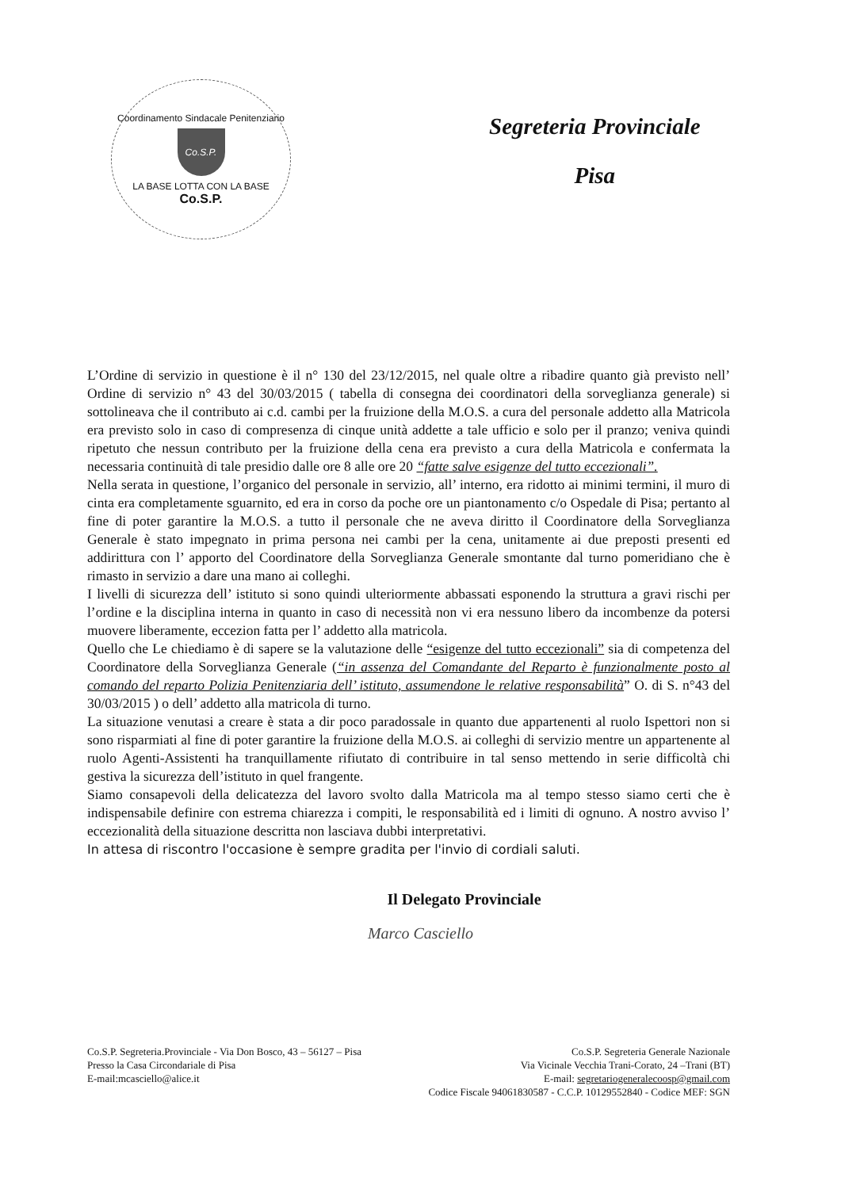Coordinamento Sindacale Penitenziario
Co.S.P.
LA BASE LOTTA CON LA BASE
Co.S.P.
Segreteria Provinciale
Pisa
L’Ordine di servizio in questione è il n° 130 del 23/12/2015, nel quale oltre a ribadire quanto già previsto nell’ Ordine di servizio n° 43 del 30/03/2015 ( tabella di consegna dei coordinatori della sorveglianza generale) si sottolineava che il contributo ai c.d. cambi per la fruizione della M.O.S. a cura del personale addetto alla Matricola era previsto solo in caso di compresenza di cinque unità addette a tale ufficio e solo per il pranzo; veniva quindi ripetuto che nessun contributo per la fruizione della cena era previsto a cura della Matricola e confermata la necessaria continuità di tale presidio dalle ore 8 alle ore 20 “fatte salve esigenze del tutto eccezionali”.
Nella serata in questione, l’organico del personale in servizio, all’ interno, era ridotto ai minimi termini, il muro di cinta era completamente sguarnito, ed era in corso da poche ore un piantonamento c/o Ospedale di Pisa; pertanto al fine di poter garantire la M.O.S. a tutto il personale che ne aveva diritto il Coordinatore della Sorveglianza Generale è stato impegnato in prima persona nei cambi per la cena, unitamente ai due preposti presenti ed addirittura con l’ apporto del Coordinatore della Sorveglianza Generale smontante dal turno pomeridiano che è rimasto in servizio a dare una mano ai colleghi.
I livelli di sicurezza dell’ istituto si sono quindi ulteriormente abbassati esponendo la struttura a gravi rischi per l’ordine e la disciplina interna in quanto in caso di necessità non vi era nessuno libero da incombenze da potersi muovere liberamente, eccezion fatta per l’ addetto alla matricola.
Quello che Le chiediamo è di sapere se la valutazione delle “esigenze del tutto eccezionali” sia di competenza del Coordinatore della Sorveglianza Generale (“in assenza del Comandante del Reparto è funzionalmente posto al comando del reparto Polizia Penitenziaria dell’ istituto, assumendone le relative responsabilità” O. di S. n°43 del 30/03/2015 ) o dell’ addetto alla matricola di turno.
La situazione venutasi a creare è stata a dir poco paradossale in quanto due appartenenti al ruolo Ispettori non si sono risparmiati al fine di poter garantire la fruizione della M.O.S. ai colleghi di servizio mentre un appartenente al ruolo Agenti-Assistenti ha tranquillamente rifiutato di contribuire in tal senso mettendo in serie difficoltà chi gestiva la sicurezza dell’istituto in quel frangente.
Siamo consapevoli della delicatezza del lavoro svolto dalla Matricola ma al tempo stesso siamo certi che è indispensabile definire con estrema chiarezza i compiti, le responsabilità ed i limiti di ognuno. A nostro avviso l’ eccezionalità della situazione descritta non lasciava dubbi interpretativi.
In attesa di riscontro l'occasione è sempre gradita per l'invio di cordiali saluti.
Il Delegato Provinciale
Marco Casciello
Co.S.P. Segreteria.Provinciale - Via Don Bosco, 43 – 56127 – Pisa
Presso la Casa Circondariale di Pisa
E-mail:mcasciello@alice.it
Co.S.P. Segreteria Generale Nazionale
Via Vicinale Vecchia Trani-Corato, 24 –Trani (BT)
E-mail: segretariogeneralecoosp@gmail.com
Codice Fiscale 94061830587 - C.C.P. 10129552840 - Codice MEF: SGN